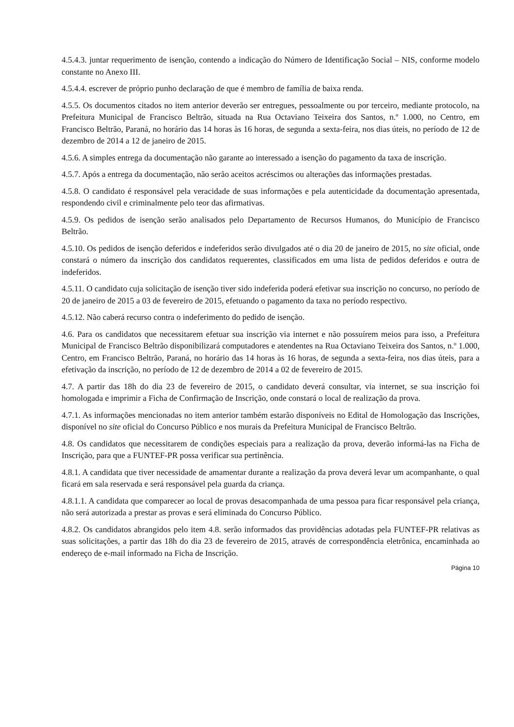4.5.4.3. juntar requerimento de isenção, contendo a indicação do Número de Identificação Social – NIS, conforme modelo constante no Anexo III.
4.5.4.4. escrever de próprio punho declaração de que é membro de família de baixa renda.
4.5.5. Os documentos citados no item anterior deverão ser entregues, pessoalmente ou por terceiro, mediante protocolo, na Prefeitura Municipal de Francisco Beltrão, situada na Rua Octaviano Teixeira dos Santos, n.º 1.000, no Centro, em Francisco Beltrão, Paraná, no horário das 14 horas às 16 horas, de segunda a sexta-feira, nos dias úteis, no período de 12 de dezembro de 2014 a 12 de janeiro de 2015.
4.5.6. A simples entrega da documentação não garante ao interessado a isenção do pagamento da taxa de inscrição.
4.5.7. Após a entrega da documentação, não serão aceitos acréscimos ou alterações das informações prestadas.
4.5.8. O candidato é responsável pela veracidade de suas informações e pela autenticidade da documentação apresentada, respondendo civil e criminalmente pelo teor das afirmativas.
4.5.9. Os pedidos de isenção serão analisados pelo Departamento de Recursos Humanos, do Município de Francisco Beltrão.
4.5.10. Os pedidos de isenção deferidos e indeferidos serão divulgados até o dia 20 de janeiro de 2015, no site oficial, onde constará o número da inscrição dos candidatos requerentes, classificados em uma lista de pedidos deferidos e outra de indeferidos.
4.5.11. O candidato cuja solicitação de isenção tiver sido indeferida poderá efetivar sua inscrição no concurso, no período de 20 de janeiro de 2015 a 03 de fevereiro de 2015, efetuando o pagamento da taxa no período respectivo.
4.5.12. Não caberá recurso contra o indeferimento do pedido de isenção.
4.6. Para os candidatos que necessitarem efetuar sua inscrição via internet e não possuírem meios para isso, a Prefeitura Municipal de Francisco Beltrão disponibilizará computadores e atendentes na Rua Octaviano Teixeira dos Santos, n.º 1.000, Centro, em Francisco Beltrão, Paraná, no horário das 14 horas às 16 horas, de segunda a sexta-feira, nos dias úteis, para a efetivação da inscrição, no período de 12 de dezembro de 2014 a 02 de fevereiro de 2015.
4.7. A partir das 18h do dia 23 de fevereiro de 2015, o candidato deverá consultar, via internet, se sua inscrição foi homologada e imprimir a Ficha de Confirmação de Inscrição, onde constará o local de realização da prova.
4.7.1. As informações mencionadas no item anterior também estarão disponíveis no Edital de Homologação das Inscrições, disponível no site oficial do Concurso Público e nos murais da Prefeitura Municipal de Francisco Beltrão.
4.8. Os candidatos que necessitarem de condições especiais para a realização da prova, deverão informá-las na Ficha de Inscrição, para que a FUNTEF-PR possa verificar sua pertinência.
4.8.1. A candidata que tiver necessidade de amamentar durante a realização da prova deverá levar um acompanhante, o qual ficará em sala reservada e será responsável pela guarda da criança.
4.8.1.1. A candidata que comparecer ao local de provas desacompanhada de uma pessoa para ficar responsável pela criança, não será autorizada a prestar as provas e será eliminada do Concurso Público.
4.8.2. Os candidatos abrangidos pelo item 4.8. serão informados das providências adotadas pela FUNTEF-PR relativas as suas solicitações, a partir das 18h do dia 23 de fevereiro de 2015, através de correspondência eletrônica, encaminhada ao endereço de e-mail informado na Ficha de Inscrição.
Página 10